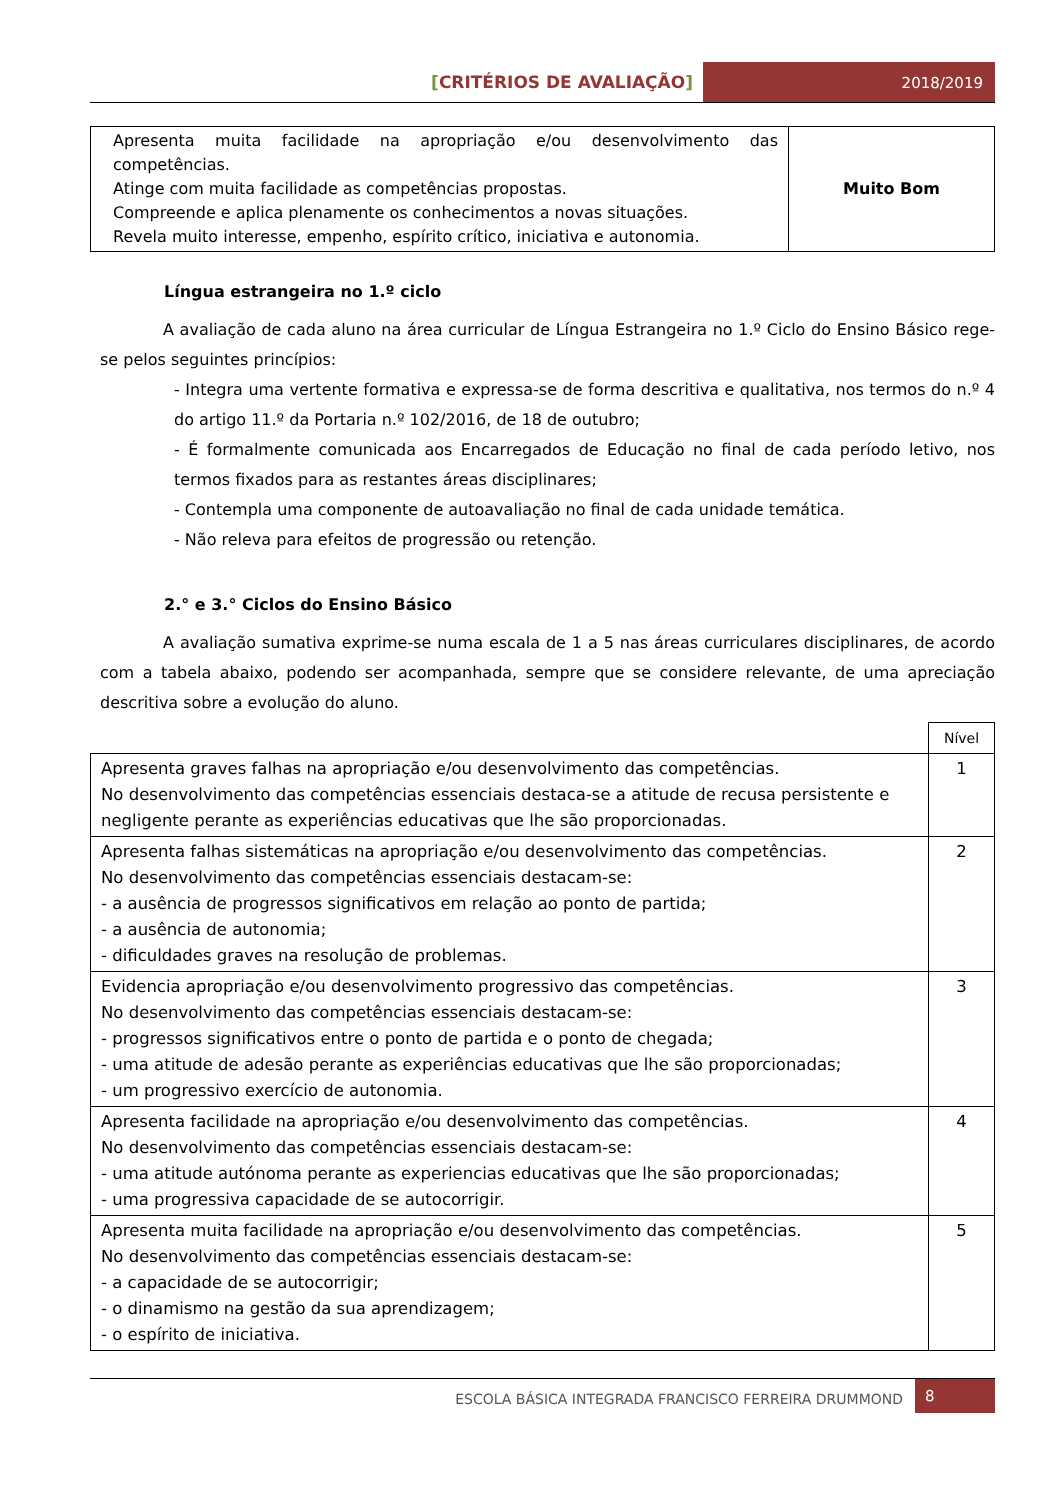[CRITÉRIOS DE AVALIAÇÃO] 2018/2019
| Apresenta muita facilidade na apropriação e/ou desenvolvimento das competências. Atinge com muita facilidade as competências propostas. Compreende e aplica plenamente os conhecimentos a novas situações. Revela muito interesse, empenho, espírito crítico, iniciativa e autonomia. | Muito Bom |
Língua estrangeira no 1.º ciclo
A avaliação de cada aluno na área curricular de Língua Estrangeira no 1.º Ciclo do Ensino Básico rege-se pelos seguintes princípios:
- Integra uma vertente formativa e expressa-se de forma descritiva e qualitativa, nos termos do n.º 4 do artigo 11.º da Portaria n.º 102/2016, de 18 de outubro;
- É formalmente comunicada aos Encarregados de Educação no final de cada período letivo, nos termos fixados para as restantes áreas disciplinares;
- Contempla uma componente de autoavaliação no final de cada unidade temática.
- Não releva para efeitos de progressão ou retenção.
2.° e 3.° Ciclos do Ensino Básico
A avaliação sumativa exprime-se numa escala de 1 a 5 nas áreas curriculares disciplinares, de acordo com a tabela abaixo, podendo ser acompanhada, sempre que se considere relevante, de uma apreciação descritiva sobre a evolução do aluno.
| | Nível |
| Apresenta graves falhas na apropriação e/ou desenvolvimento das competências. No desenvolvimento das competências essenciais destaca-se a atitude de recusa persistente e negligente perante as experiências educativas que lhe são proporcionadas. | 1 |
| Apresenta falhas sistemáticas na apropriação e/ou desenvolvimento das competências. No desenvolvimento das competências essenciais destacam-se: - a ausência de progressos significativos em relação ao ponto de partida; - a ausência de autonomia; - dificuldades graves na resolução de problemas. | 2 |
| Evidencia apropriação e/ou desenvolvimento progressivo das competências. No desenvolvimento das competências essenciais destacam-se: - progressos significativos entre o ponto de partida e o ponto de chegada; - uma atitude de adesão perante as experiências educativas que lhe são proporcionadas; - um progressivo exercício de autonomia. | 3 |
| Apresenta facilidade na apropriação e/ou desenvolvimento das competências. No desenvolvimento das competências essenciais destacam-se: - uma atitude autónoma perante as experiencias educativas que lhe são proporcionadas; - uma progressiva capacidade de se autocorrigir. | 4 |
| Apresenta muita facilidade na apropriação e/ou desenvolvimento das competências. No desenvolvimento das competências essenciais destacam-se: - a capacidade de se autocorrigir; - o dinamismo na gestão da sua aprendizagem; - o espírito de iniciativa. | 5 |
ESCOLA BÁSICA INTEGRADA FRANCISCO FERREIRA DRUMMOND
8